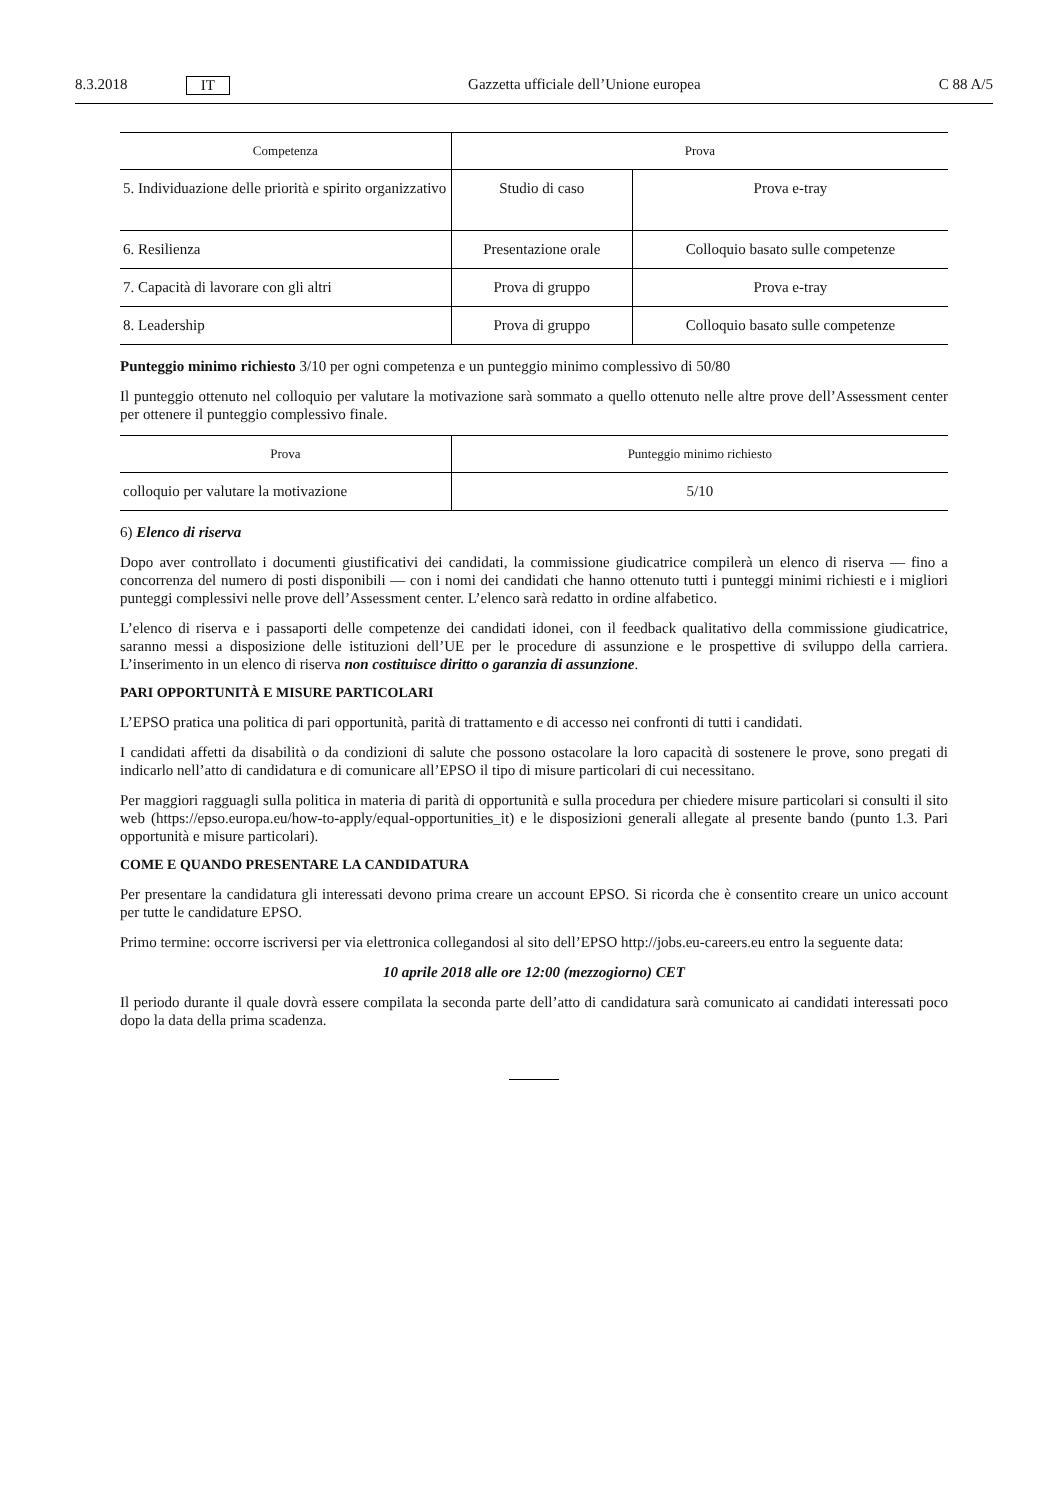8.3.2018 IT Gazzetta ufficiale dell’Unione europea C 88 A/5
| Competenza | Prova | |
| --- | --- | --- |
| 5. Individuazione delle priorità e spirito organizzativo | Studio di caso | Prova e-tray |
| 6. Resilienza | Presentazione orale | Colloquio basato sulle competenze |
| 7. Capacità di lavorare con gli altri | Prova di gruppo | Prova e-tray |
| 8. Leadership | Prova di gruppo | Colloquio basato sulle competenze |
Punteggio minimo richiesto 3/10 per ogni competenza e un punteggio minimo complessivo di 50/80
Il punteggio ottenuto nel colloquio per valutare la motivazione sarà sommato a quello ottenuto nelle altre prove dell’Assessment center per ottenere il punteggio complessivo finale.
| Prova | Punteggio minimo richiesto |
| --- | --- |
| colloquio per valutare la motivazione | 5/10 |
6) Elenco di riserva
Dopo aver controllato i documenti giustificativi dei candidati, la commissione giudicatrice compilerà un elenco di riserva — fino a concorrenza del numero di posti disponibili — con i nomi dei candidati che hanno ottenuto tutti i punteggi minimi richiesti e i migliori punteggi complessivi nelle prove dell’Assessment center. L’elenco sarà redatto in ordine alfabetico.
L’elenco di riserva e i passaporti delle competenze dei candidati idonei, con il feedback qualitativo della commissione giudicatrice, saranno messi a disposizione delle istituzioni dell’UE per le procedure di assunzione e le prospettive di sviluppo della carriera. L’inserimento in un elenco di riserva non costituisce diritto o garanzia di assunzione.
PARI OPPORTUNITÀ E MISURE PARTICOLARI
L’EPSO pratica una politica di pari opportunità, parità di trattamento e di accesso nei confronti di tutti i candidati.
I candidati affetti da disabilità o da condizioni di salute che possono ostacolare la loro capacità di sostenere le prove, sono pregati di indicarlo nell’atto di candidatura e di comunicare all’EPSO il tipo di misure particolari di cui necessitano.
Per maggiori ragguagli sulla politica in materia di parità di opportunità e sulla procedura per chiedere misure particolari si consulti il sito web (https://epso.europa.eu/how-to-apply/equal-opportunities_it) e le disposizioni generali allegate al presente bando (punto 1.3. Pari opportunità e misure particolari).
COME E QUANDO PRESENTARE LA CANDIDATURA
Per presentare la candidatura gli interessati devono prima creare un account EPSO. Si ricorda che è consentito creare un unico account per tutte le candidature EPSO.
Primo termine: occorre iscriversi per via elettronica collegandosi al sito dell’EPSO http://jobs.eu-careers.eu entro la seguente data:
10 aprile 2018 alle ore 12:00 (mezzogiorno) CET
Il periodo durante il quale dovrà essere compilata la seconda parte dell’atto di candidatura sarà comunicato ai candidati interessati poco dopo la data della prima scadenza.